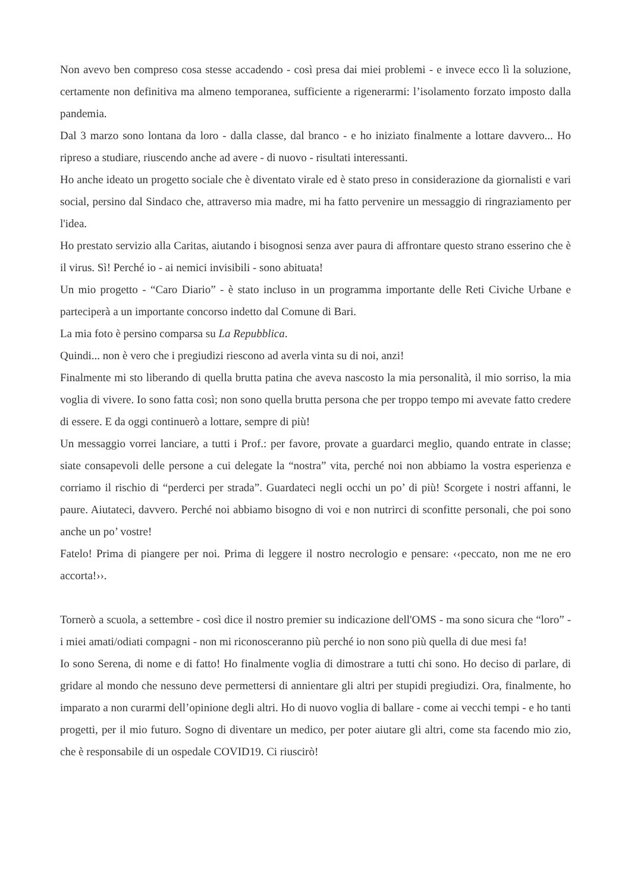Non avevo ben compreso cosa stesse accadendo - così presa dai miei problemi - e invece ecco lì la soluzione, certamente non definitiva ma almeno temporanea, sufficiente a rigenerarmi: l’isolamento forzato imposto dalla pandemia.
Dal 3 marzo sono lontana da loro - dalla classe, dal branco - e ho iniziato finalmente a lottare davvero... Ho ripreso a studiare, riuscendo anche ad avere - di nuovo - risultati interessanti.
Ho anche ideato un progetto sociale che è diventato virale ed è stato preso in considerazione da giornalisti e vari social, persino dal Sindaco che, attraverso mia madre, mi ha fatto pervenire un messaggio di ringraziamento per l'idea.
Ho prestato servizio alla Caritas, aiutando i bisognosi senza aver paura di affrontare questo strano esserino che è il virus. Sì! Perché io - ai nemici invisibili - sono abituata!
Un mio progetto - “Caro Diario” - è stato incluso in un programma importante delle Reti Civiche Urbane e parteciperà a un importante concorso indetto dal Comune di Bari.
La mia foto è persino comparsa su La Repubblica.
Quindi... non è vero che i pregiudizi riescono ad averla vinta su di noi, anzi!
Finalmente mi sto liberando di quella brutta patina che aveva nascosto la mia personalità, il mio sorriso, la mia voglia di vivere. Io sono fatta così; non sono quella brutta persona che per troppo tempo mi avevate fatto credere di essere. E da oggi continuerò a lottare, sempre di più!
Un messaggio vorrei lanciare, a tutti i Prof.: per favore, provate a guardarci meglio, quando entrate in classe; siate consapevoli delle persone a cui delegate la “nostra” vita, perché noi non abbiamo la vostra esperienza e corriamo il rischio di “perderci per strada”. Guardateci negli occhi un po’ di più! Scorgete i nostri affanni, le paure. Aiutateci, davvero. Perché noi abbiamo bisogno di voi e non nutrirci di sconfitte personali, che poi sono anche un po’ vostre!
Fatelo! Prima di piangere per noi. Prima di leggere il nostro necrologio e pensare: ‹‹peccato, non me ne ero accorta!››.
Tornerò a scuola, a settembre - così dice il nostro premier su indicazione dell'OMS - ma sono sicura che “loro” - i miei amati/odiati compagni - non mi riconosceranno più perché io non sono più quella di due mesi fa!
Io sono Serena, di nome e di fatto! Ho finalmente voglia di dimostrare a tutti chi sono. Ho deciso di parlare, di gridare al mondo che nessuno deve permettersi di annientare gli altri per stupidi pregiudizi. Ora, finalmente, ho imparato a non curarmi dell’opinione degli altri. Ho di nuovo voglia di ballare - come ai vecchi tempi - e ho tanti progetti, per il mio futuro. Sogno di diventare un medico, per poter aiutare gli altri, come sta facendo mio zio, che è responsabile di un ospedale COVID19. Ci riuscirò!